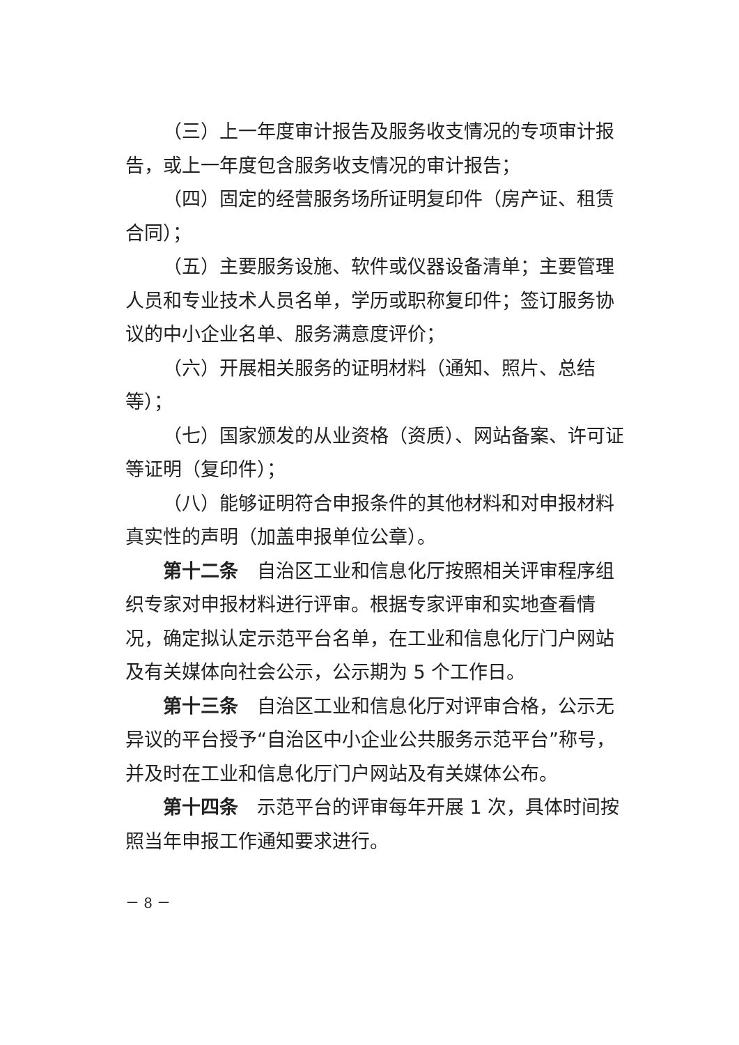（三）上一年度审计报告及服务收支情况的专项审计报告，或上一年度包含服务收支情况的审计报告；
（四）固定的经营服务场所证明复印件（房产证、租赁合同）；
（五）主要服务设施、软件或仪器设备清单；主要管理人员和专业技术人员名单，学历或职称复印件；签订服务协议的中小企业名单、服务满意度评价；
（六）开展相关服务的证明材料（通知、照片、总结等）；
（七）国家颁发的从业资格（资质）、网站备案、许可证等证明（复印件）；
（八）能够证明符合申报条件的其他材料和对申报材料真实性的声明（加盖申报单位公章）。
第十二条　自治区工业和信息化厅按照相关评审程序组织专家对申报材料进行评审。根据专家评审和实地查看情况，确定拟认定示范平台名单，在工业和信息化厅门户网站及有关媒体向社会公示，公示期为 5 个工作日。
第十三条　自治区工业和信息化厅对评审合格，公示无异议的平台授予“自治区中小企业公共服务示范平台”称号，并及时在工业和信息化厅门户网站及有关媒体公布。
第十四条　示范平台的评审每年开展 1 次，具体时间按照当年申报工作通知要求进行。
－ 8 －